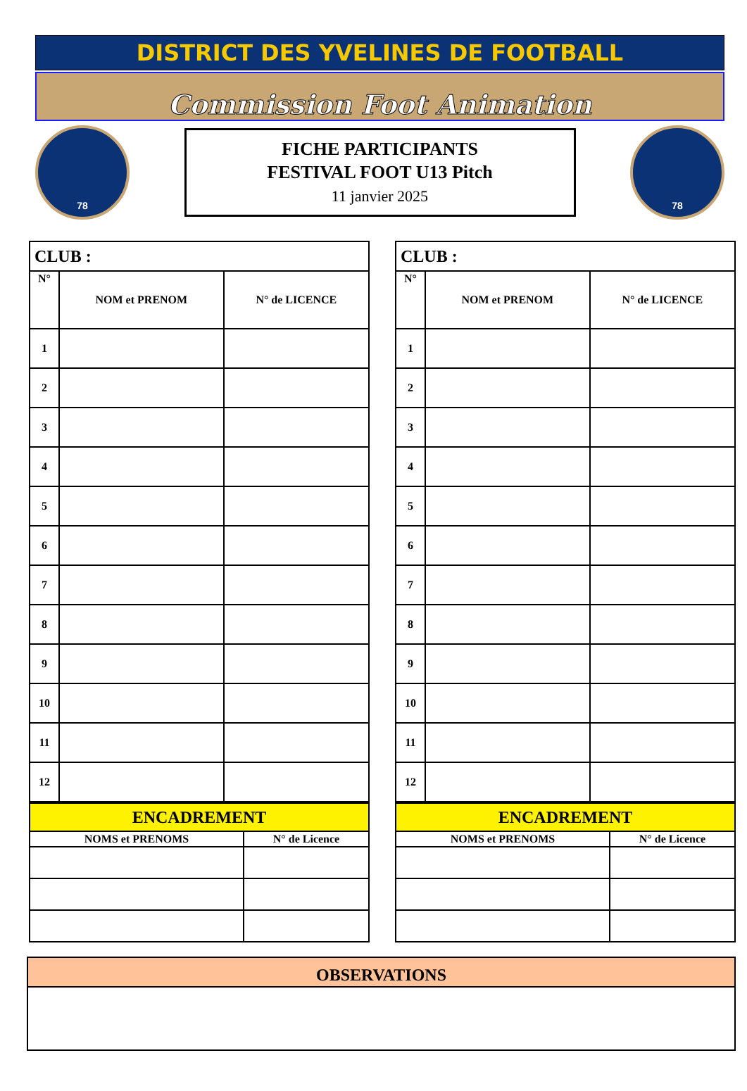DISTRICT DES YVELINES DE FOOTBALL
Commission Foot Animation
78
FICHE PARTICIPANTS
FESTIVAL FOOT U13 Pitch
11 janvier 2025
78
| CLUB : | | |
| --- | --- | --- |
| N° | NOM et PRENOM | N° de LICENCE |
| 1 | | |
| 2 | | |
| 3 | | |
| 4 | | |
| 5 | | |
| 6 | | |
| 7 | | |
| 8 | | |
| 9 | | |
| 10 | | |
| 11 | | |
| 12 | | |
| ENCADREMENT | |
| --- | --- |
| NOMS et PRENOMS | N° de Licence |
| CLUB : | | |
| --- | --- | --- |
| N° | NOM et PRENOM | N° de LICENCE |
| 1 | | |
| 2 | | |
| 3 | | |
| 4 | | |
| 5 | | |
| 6 | | |
| 7 | | |
| 8 | | |
| 9 | | |
| 10 | | |
| 11 | | |
| 12 | | |
| ENCADREMENT | |
| --- | --- |
| NOMS et PRENOMS | N° de Licence |
OBSERVATIONS